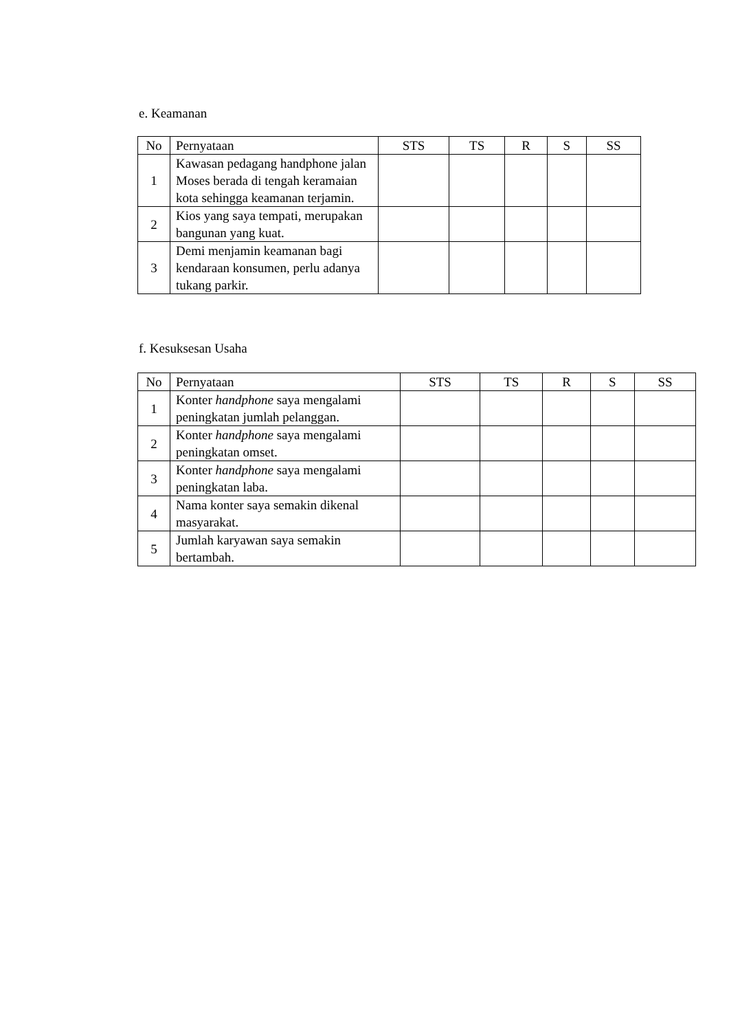e. Keamanan
| No | Pernyataan | STS | TS | R | S | SS |
| --- | --- | --- | --- | --- | --- | --- |
| 1 | Kawasan pedagang handphone jalan Moses berada di tengah keramaian kota sehingga keamanan terjamin. | | | | | |
| 2 | Kios yang saya tempati, merupakan bangunan yang kuat. | | | | | |
| 3 | Demi menjamin keamanan bagi kendaraan konsumen, perlu adanya tukang parkir. | | | | | |
f. Kesuksesan Usaha
| No | Pernyataan | STS | TS | R | S | SS |
| --- | --- | --- | --- | --- | --- | --- |
| 1 | Konter handphone saya mengalami peningkatan jumlah pelanggan. | | | | | |
| 2 | Konter handphone saya mengalami peningkatan omset. | | | | | |
| 3 | Konter handphone saya mengalami peningkatan laba. | | | | | |
| 4 | Nama konter saya semakin dikenal masyarakat. | | | | | |
| 5 | Jumlah karyawan saya semakin bertambah. | | | | | |